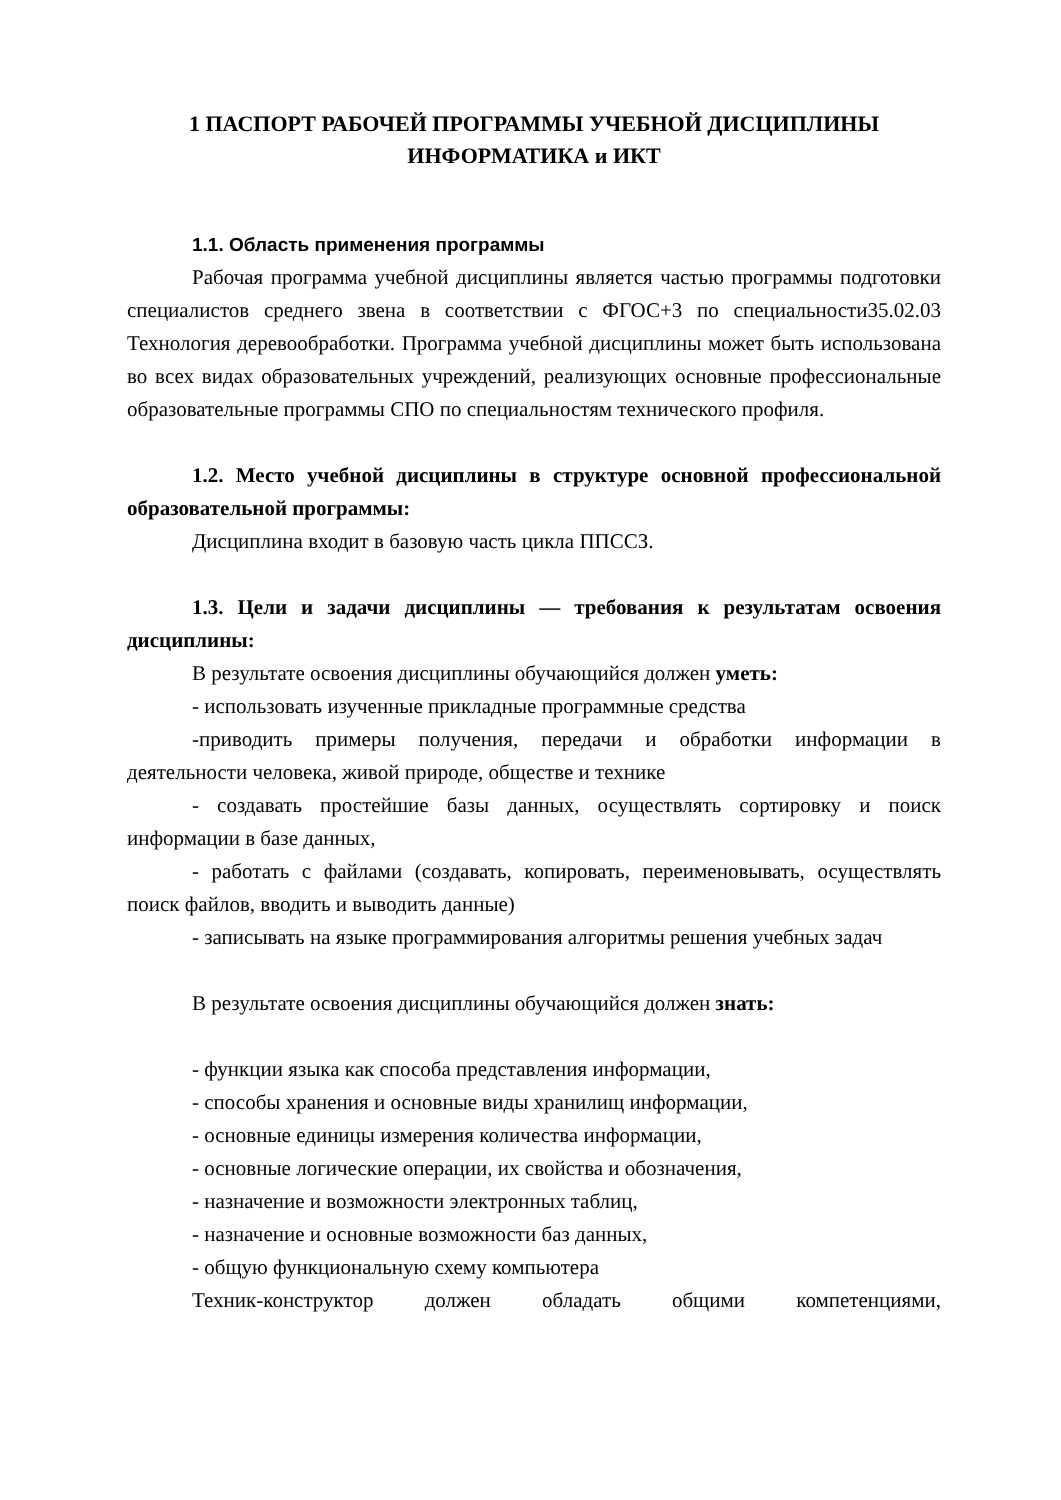1 ПАСПОРТ РАБОЧЕЙ ПРОГРАММЫ УЧЕБНОЙ ДИСЦИПЛИНЫ
ИНФОРМАТИКА и ИКТ
1.1. Область применения программы
Рабочая программа учебной дисциплины является частью программы подготовки специалистов среднего звена в соответствии с ФГОС+3 по специальности35.02.03 Технология деревообработки. Программа учебной дисциплины может быть использована во всех видах образовательных учреждений, реализующих основные профессиональные образовательные программы СПО по специальностям технического профиля.
1.2. Место учебной дисциплины в структуре основной профессиональной образовательной программы:
Дисциплина входит в базовую часть цикла ППССЗ.
1.3. Цели и задачи дисциплины — требования к результатам освоения дисциплины:
В результате освоения дисциплины обучающийся должен уметь:
- использовать изученные прикладные программные средства
-приводить примеры получения, передачи и обработки информации в деятельности человека, живой природе, обществе и технике
- создавать простейшие базы данных, осуществлять сортировку и поиск информации в базе данных,
- работать с файлами (создавать, копировать, переименовывать, осуществлять поиск файлов, вводить и выводить данные)
- записывать на языке программирования алгоритмы решения учебных задач
В результате освоения дисциплины обучающийся должен знать:
- функции языка как способа представления информации,
- способы хранения и основные виды хранилищ информации,
- основные единицы измерения количества информации,
- основные логические операции, их свойства и обозначения,
- назначение и возможности электронных таблиц,
- назначение и основные возможности баз данных,
- общую функциональную схему компьютера
Техник-конструктор должен обладать общими компетенциями,